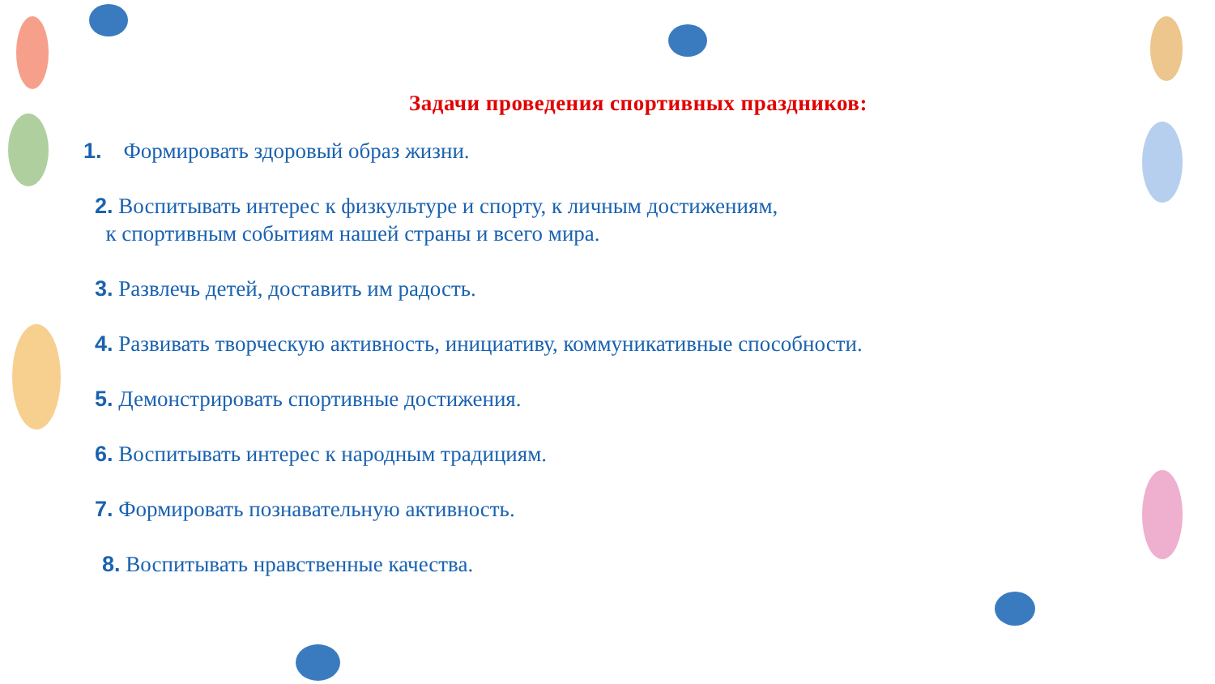Задачи проведения спортивных праздников:
1. Формировать здоровый образ жизни.
2. Воспитывать интерес к физкультуре и спорту, к личным достижениям,
к спортивным событиям нашей страны и всего мира.
3. Развлечь детей, доставить им радость.
4. Развивать творческую активность, инициативу, коммуникативные способности.
5. Демонстрировать спортивные достижения.
6. Воспитывать интерес к народным традициям.
7. Формировать познавательную активность.
8. Воспитывать нравственные качества.